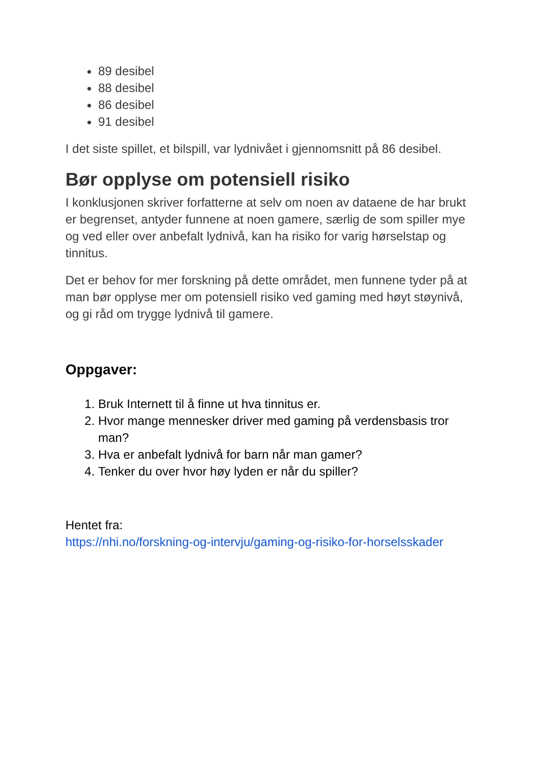89 desibel
88 desibel
86 desibel
91 desibel
I det siste spillet, et bilspill, var lydnivået i gjennomsnitt på 86 desibel.
Bør opplyse om potensiell risiko
I konklusjonen skriver forfatterne at selv om noen av dataene de har brukt er begrenset, antyder funnene at noen gamere, særlig de som spiller mye og ved eller over anbefalt lydnivå, kan ha risiko for varig hørselstap og tinnitus.
Det er behov for mer forskning på dette området, men funnene tyder på at man bør opplyse mer om potensiell risiko ved gaming med høyt støynivå, og gi råd om trygge lydnivå til gamere.
Oppgaver:
1. Bruk Internett til å finne ut hva tinnitus er.
2. Hvor mange mennesker driver med gaming på verdensbasis tror man?
3. Hva er anbefalt lydnivå for barn når man gamer?
4. Tenker du over hvor høy lyden er når du spiller?
Hentet fra:
https://nhi.no/forskning-og-intervju/gaming-og-risiko-for-horselsskader